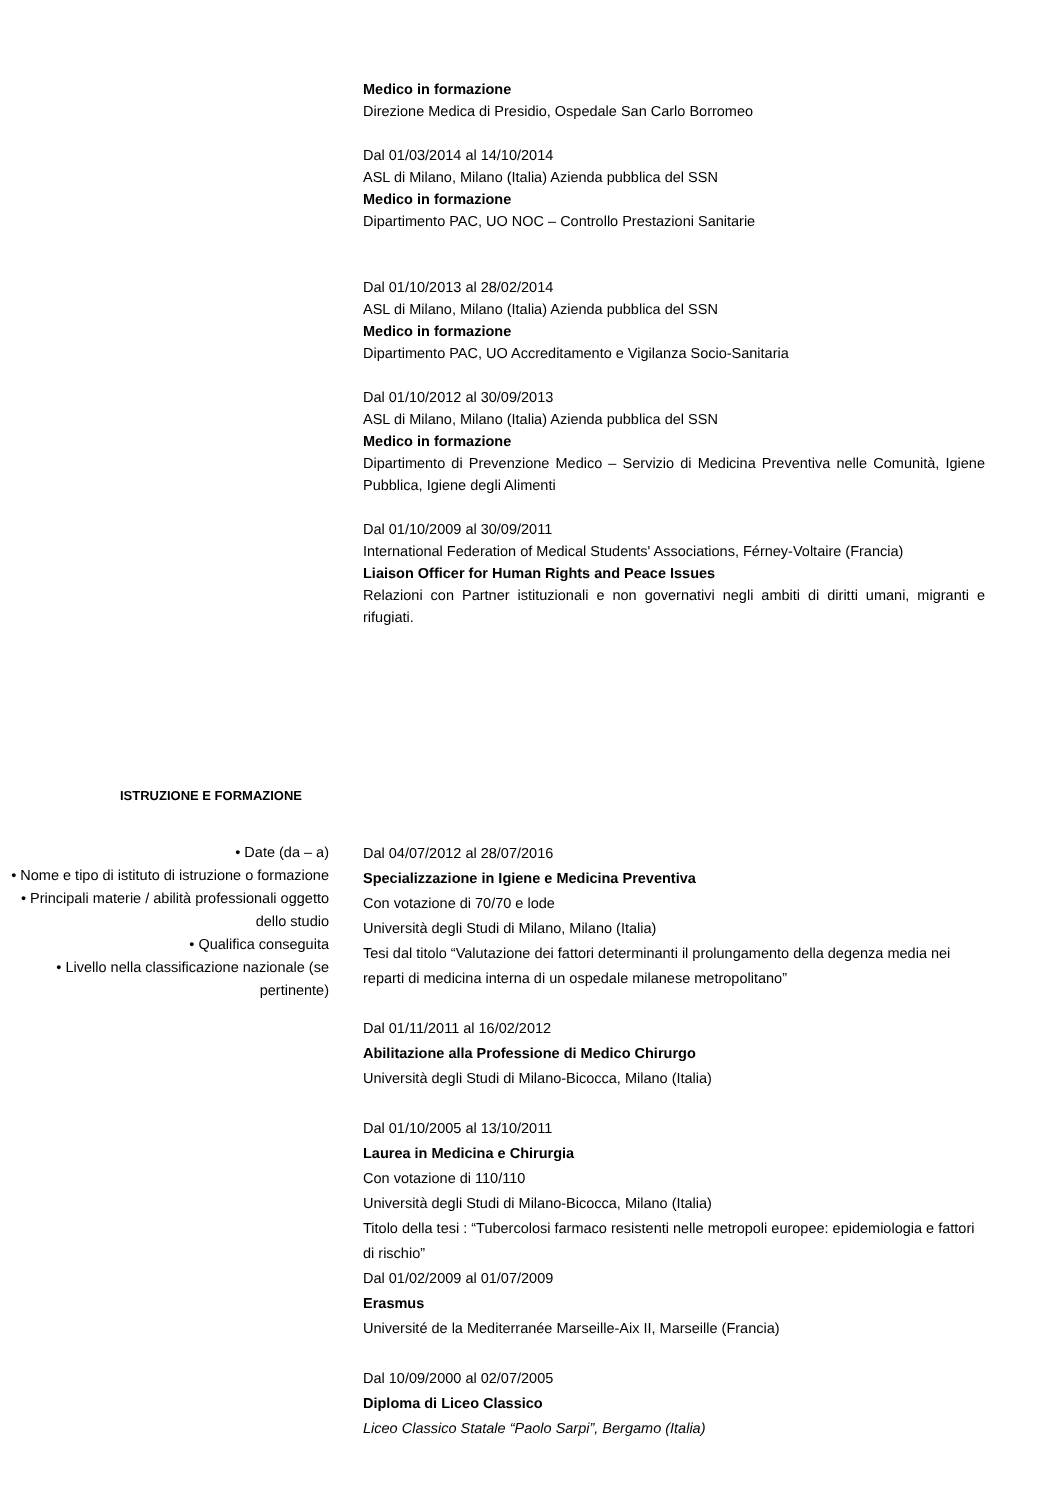Medico in formazione
Direzione Medica di Presidio, Ospedale San Carlo Borromeo
Dal 01/03/2014 al 14/10/2014
ASL di Milano, Milano (Italia) Azienda pubblica del SSN
Medico in formazione
Dipartimento PAC, UO NOC – Controllo Prestazioni Sanitarie
Dal 01/10/2013 al 28/02/2014
ASL di Milano, Milano (Italia) Azienda pubblica del SSN
Medico in formazione
Dipartimento PAC, UO Accreditamento e Vigilanza Socio-Sanitaria
Dal 01/10/2012 al 30/09/2013
ASL di Milano, Milano (Italia) Azienda pubblica del SSN
Medico in formazione
Dipartimento di Prevenzione Medico – Servizio di Medicina Preventiva nelle Comunità, Igiene Pubblica, Igiene degli Alimenti
Dal 01/10/2009 al 30/09/2011
International Federation of Medical Students' Associations, Férney-Voltaire (Francia)
Liaison Officer for Human Rights and Peace Issues
Relazioni con Partner istituzionali e non governativi negli ambiti di diritti umani, migranti e rifugiati.
ISTRUZIONE E FORMAZIONE
• Date (da – a)
• Nome e tipo di istituto di istruzione o formazione
• Principali materie / abilità professionali oggetto dello studio
• Qualifica conseguita
• Livello nella classificazione nazionale (se pertinente)
Dal 04/07/2012 al 28/07/2016
Specializzazione in Igiene e Medicina Preventiva
Con votazione di 70/70 e lode
Università degli Studi di Milano, Milano (Italia)
Tesi dal titolo “Valutazione dei fattori determinanti il prolungamento della degenza media nei reparti di medicina interna di un ospedale milanese metropolitano”
Dal 01/11/2011 al 16/02/2012
Abilitazione alla Professione di Medico Chirurgo
Università degli Studi di Milano-Bicocca, Milano (Italia)
Dal 01/10/2005 al 13/10/2011
Laurea in Medicina e Chirurgia
Con votazione di 110/110
Università degli Studi di Milano-Bicocca, Milano (Italia)
Titolo della tesi : “Tubercolosi farmaco resistenti nelle metropoli europee: epidemiologia e fattori di rischio”
Dal 01/02/2009 al 01/07/2009
Erasmus
Université de la Mediterranée Marseille-Aix II, Marseille (Francia)
Dal 10/09/2000 al 02/07/2005
Diploma di Liceo Classico
Liceo Classico Statale “Paolo Sarpi”, Bergamo (Italia)